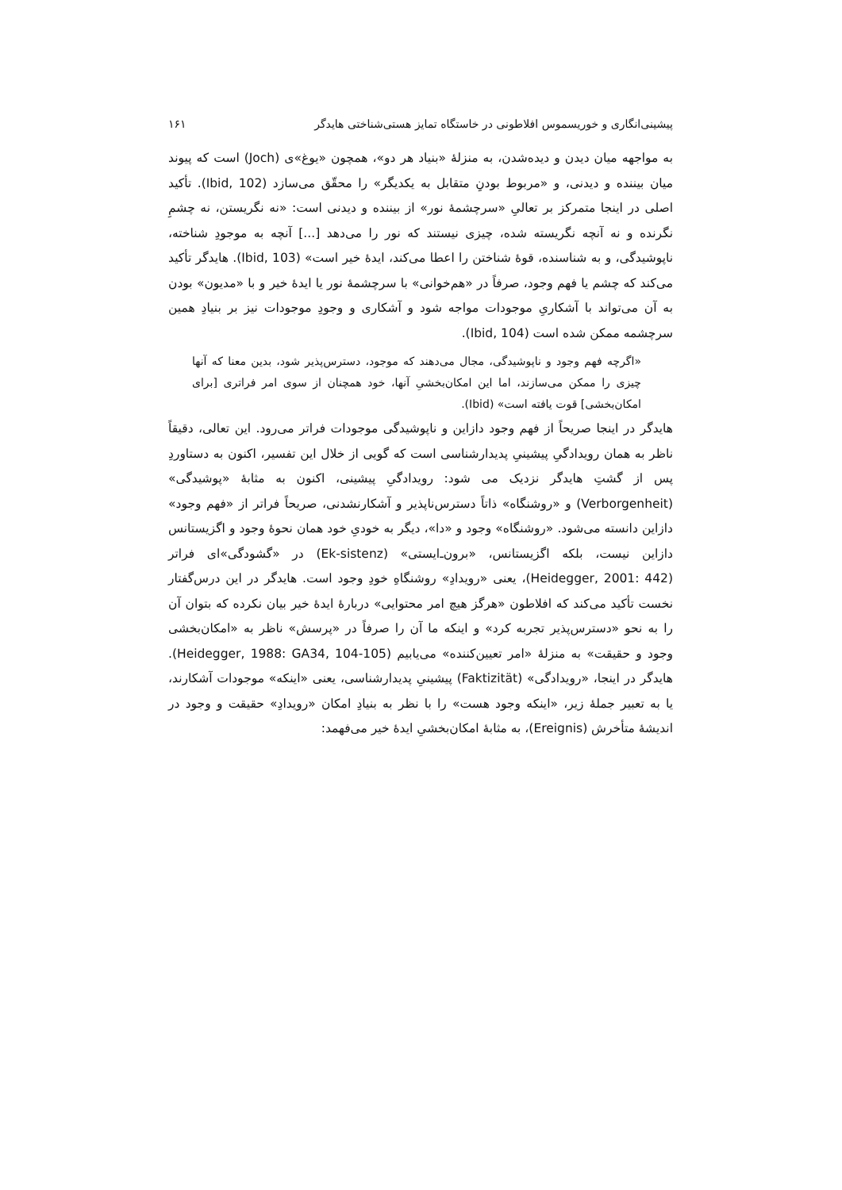پیشینی‌انگاری و خوریسموس افلاطونی در خاستگاه تمایز هستی‌شناختی هایدگر ۱۶۱
به مواجهه میان دیدن و دیده‌شدن، به منزلهٔ «بنیاد هر دو»، همچون «یوغ»ی (Joch) است که پیوند میان بیننده و دیدنی، و «مربوط بودنِ متقابل به یکدیگر» را محقّق می‌سازد (Ibid, 102). تأکید اصلی در اینجا متمرکز بر تعالیِ «سرچشمهٔ نور» از بیننده و دیدنی است: «نه نگریستن، نه چشمِ نگرنده و نه آنچه نگریسته شده، چیزی نیستند که نور را می‌دهد [...] آنچه به موجودِ شناخته، ناپوشیدگی، و به شناسنده، قوهٔ شناختن را اعطا می‌کند، ایدهٔ خیر است» (Ibid, 103). هایدگر تأکید می‌کند که چشم یا فهم وجود، صرفاً در «هم‌خوانی» با سرچشمهٔ نور یا ایدهٔ خیر و با «مدیون» بودن به آن می‌تواند با آشکاریِ موجودات مواجه شود و آشکاری و وجودِ موجودات نیز بر بنیادِ همین سرچشمه ممکن شده است (Ibid, 104).
«اگرچه فهم وجود و ناپوشیدگی، مجال می‌دهند که موجود، دسترس‌پذیر شود، بدین معنا که آنها چیزی را ممکن می‌سازند، اما این امکان‌بخشیِ آنها، خود همچنان از سوی امر فراتری [برای امکان‌بخشی] قوت یافته است» (Ibid).
هایدگر در اینجا صریحاً از فهم وجود دازاین و ناپوشیدگی موجودات فراتر می‌رود. این تعالی، دقیقاً ناظر به همان رویدادگیِ پیشینیِ پدیدارشناسی است که گویی از خلال این تفسیر، اکنون به دستاوردِ پس از گشتِ هایدگر نزدیک می شود: رویدادگیِ پیشینی، اکنون به مثابهٔ «پوشیدگی» (Verborgenheit) و «روشنگاه» ذاتاً دسترس‌ناپذیر و آشکارنشدنی، صریحاً فراتر از «فهم وجود» دازاین دانسته می‌شود. «روشنگاه» وجود و «دا»، دیگر به خودیِ خود همان نحوهٔ وجود و اگزیستانس دازاین نیست، بلکه اگزیستانس، «برون‌ـ‌ایستی» (Ek-sistenz) در «گشودگی»‌ای فراتر (Heidegger, 2001: 442)، یعنی «رویدادِ» روشنگاهِ خودِ وجود است. هایدگر در این درس‌گفتار نخست تأکید می‌کند که افلاطون «هرگز هیچ امر محتوایی» دربارهٔ ایدهٔ خیر بیان نکرده که بتوان آن را به نحو «دسترس‌پذیر تجربه کرد» و اینکه ما آن را صرفاً در «پرسش» ناظر به «امکان‌بخشی وجود و حقیقت» به منزلهٔ «امر تعیین‌کننده» می‌یابیم (Heidegger, 1988: GA34, 104-105). هایدگر در اینجا، «رویدادگی» (Faktizität) پیشینیِ پدیدارشناسی، یعنی «اینکه» موجودات آشکارند، یا به تعبیر جملهٔ زیر، «اینکه وجود هست» را با نظر به بنیادِ امکان «رویدادِ» حقیقت و وجود در اندیشهٔ متأخرش (Ereignis)، به مثابهٔ امکان‌بخشیِ ایدهٔ خیر می‌فهمد: